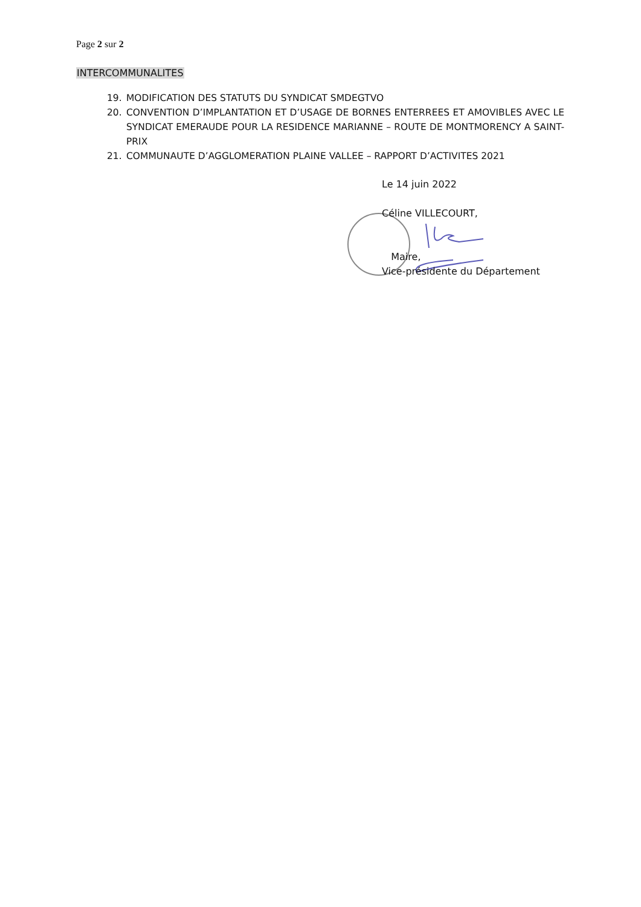Page 2 sur 2
INTERCOMMUNALITES
19. MODIFICATION DES STATUTS DU SYNDICAT SMDEGTVO
20. CONVENTION D’IMPLANTATION ET D’USAGE DE BORNES ENTERREES ET AMOVIBLES AVEC LE SYNDICAT EMERAUDE POUR LA RESIDENCE MARIANNE – ROUTE DE MONTMORENCY A SAINT-PRIX
21. COMMUNAUTE D’AGGLOMERATION PLAINE VALLEE – RAPPORT D’ACTIVITES 2021
Le 14 juin 2022
Céline VILLECOURT,
Maire,
Vice-présidente du Département